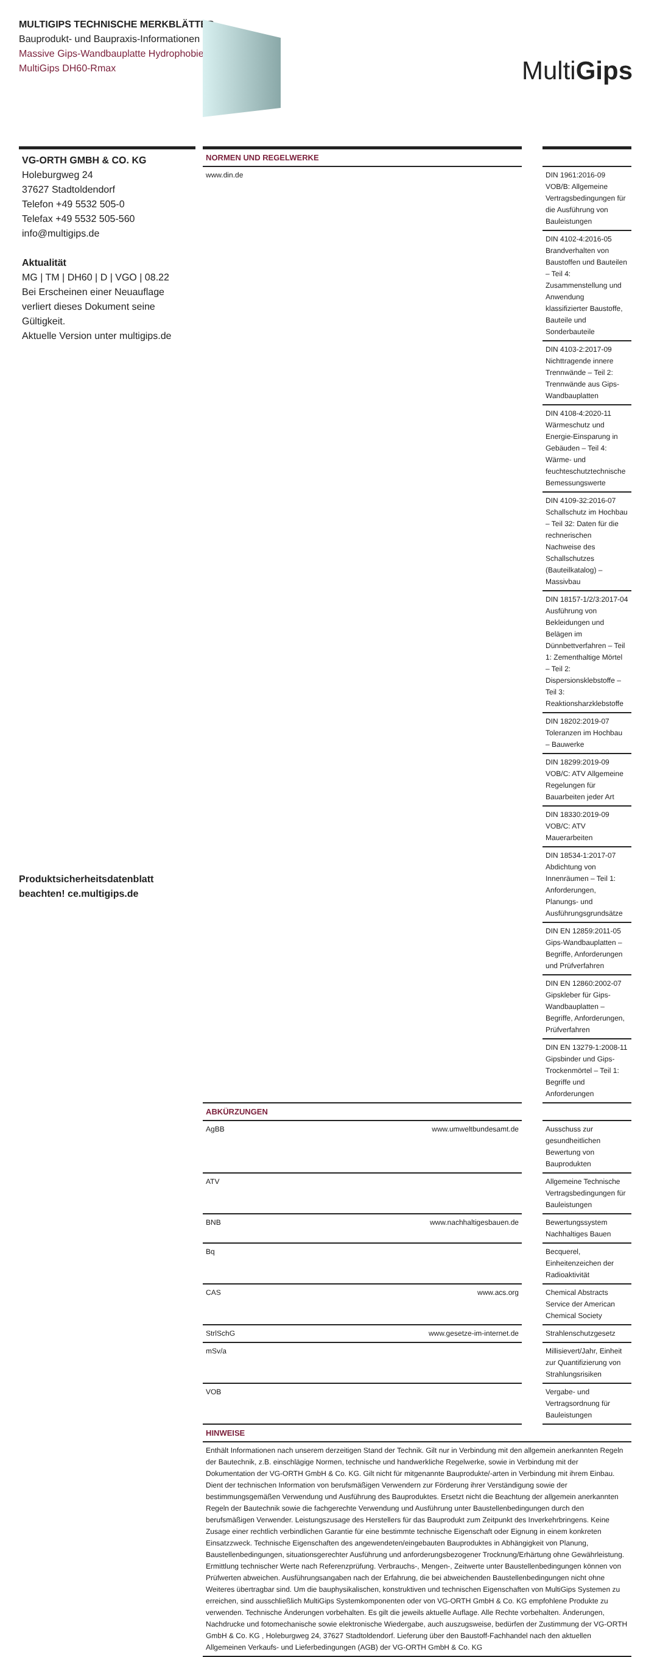MULTIGIPS TECHNISCHE MERKBLÄTTER
Bauprodukt- und Baupraxis-Informationen
Massive Gips-Wandbauplatte Hydrophobiert
MultiGips DH60-Rmax
MultiGips
VG-ORTH GMBH & CO. KG
Holeburgweg 24
37627 Stadtoldendorf
Telefon +49 5532 505-0
Telefax +49 5532 505-560
info@multigips.de
Aktualität
MG | TM | DH60 | D | VGO | 08.22
Bei Erscheinen einer Neuauflage verliert dieses Dokument seine Gültigkeit.
Aktuelle Version unter multigips.de
| NORMEN UND REGELWERKE | | | |
| www.din.de | | | DIN 1961:2016-09 VOB/B: Allgemeine Vertragsbedingungen für die Ausführung von Bauleistungen |
| | | | DIN 4102-4:2016-05 Brandverhalten von Baustoffen und Bauteilen – Teil 4: Zusammenstellung und Anwendung klassifizierter Baustoffe, Bauteile und Sonderbauteile |
| | | | DIN 4103-2:2017-09 Nichttragende innere Trennwände – Teil 2: Trennwände aus Gips-Wandbauplatten |
| | | | DIN 4108-4:2020-11 Wärmeschutz und Energie-Einsparung in Gebäuden – Teil 4: Wärme- und feuchteschutztechnische Bemessungswerte |
| | | | DIN 4109-32:2016-07 Schallschutz im Hochbau – Teil 32: Daten für die rechnerischen Nachweise des Schallschutzes (Bauteilkatalog) – Massivbau |
| | | | DIN 18157-1/2/3:2017-04 Ausführung von Bekleidungen und Belägen im Dünnbettverfahren – Teil 1: Zementhaltige Mörtel – Teil 2: Dispersionsklebstoffe – Teil 3: Reaktionsharzklebstoffe |
| | | | DIN 18202:2019-07 Toleranzen im Hochbau – Bauwerke |
| | | | DIN 18299:2019-09 VOB/C: ATV Allgemeine Regelungen für Bauarbeiten jeder Art |
| | | | DIN 18330:2019-09 VOB/C: ATV Mauerarbeiten |
| | | | DIN 18534-1:2017-07 Abdichtung von Innenräumen – Teil 1: Anforderungen, Planungs- und Ausführungsgrundsätze |
| | | | DIN EN 12859:2011-05 Gips-Wandbauplatten – Begriffe, Anforderungen und Prüfverfahren |
| | | | DIN EN 12860:2002-07 Gipskleber für Gips-Wandbauplatten – Begriffe, Anforderungen, Prüfverfahren |
| | | | DIN EN 13279-1:2008-11 Gipsbinder und Gips-Trockenmörtel – Teil 1: Begriffe und Anforderungen |
| ABKÜRZUNGEN | | | |
| AgBB | www.umweltbundesamt.de | | Ausschuss zur gesundheitlichen Bewertung von Bauprodukten |
| ATV | | | Allgemeine Technische Vertragsbedingungen für Bauleistungen |
| BNB | www.nachhaltigesbauen.de | | Bewertungssystem Nachhaltiges Bauen |
| Bq | | | Becquerel, Einheitenzeichen der Radioaktivität |
| CAS | www.acs.org | | Chemical Abstracts Service der American Chemical Society |
| StrlSchG | www.gesetze-im-internet.de | | Strahlenschutzgesetz |
| mSv/a | | | Millisievert/Jahr, Einheit zur Quantifizierung von Strahlungsrisiken |
| VOB | | | Vergabe- und Vertragsordnung für Bauleistungen |
| HINWEISE | | | |
| Enthält Informationen nach unserem derzeitigen Stand der Technik. Gilt nur in Verbindung mit den allgemein anerkannten Regeln der Bautechnik, z.B. einschlägige Normen, technische und handwerkliche Regelwerke, sowie in Verbindung mit der Dokumentation der VG-ORTH GmbH & Co. KG. Gilt nicht für mitgenannte Bauprodukte/-arten in Verbindung mit ihrem Einbau. Dient der technischen Information von berufsmäßigen Verwendern zur Förderung ihrer Verständigung sowie der bestimmungsgemäßen Verwendung und Ausführung des Bauproduktes. Ersetzt nicht die Beachtung der allgemein anerkannten Regeln der Bautechnik sowie die fachgerechte Verwendung und Ausführung unter Baustellenbedingungen durch den berufsmäßigen Verwender. Leistungszusage des Herstellers für das Bauprodukt zum Zeitpunkt des Inverkehrbringens. Keine Zusage einer rechtlich verbindlichen Garantie für eine bestimmte technische Eigenschaft oder Eignung in einem konkreten Einsatzzweck. Technische Eigenschaften des angewendeten/eingebauten Bauproduktes in Abhängigkeit von Planung, Baustellenbedingungen, situationsgerechter Ausführung und anforderungsbezogener Trocknung/Erhärtung ohne Gewährleistung. Ermittlung technischer Werte nach Referenzprüfung. Verbrauchs-, Mengen-, Zeitwerte unter Baustellenbedingungen können von Prüfwerten abweichen. Ausführungsangaben nach der Erfahrung, die bei abweichenden Baustellenbedingungen nicht ohne Weiteres übertragbar sind. Um die bauphysikalischen, konstruktiven und technischen Eigenschaften von MultiGips Systemen zu erreichen, sind ausschließlich MultiGips Systemkomponenten oder von VG-ORTH GmbH & Co. KG empfohlene Produkte zu verwenden. Technische Änderungen vorbehalten. Es gilt die jeweils aktuelle Auflage. Alle Rechte vorbehalten. Änderungen, Nachdrucke und fotomechanische sowie elektronische Wiedergabe, auch auszugsweise, bedürfen der Zustimmung der VG-ORTH GmbH & Co. KG , Holeburgweg 24, 37627 Stadtoldendorf. Lieferung über den Baustoff-Fachhandel nach den aktuellen Allgemeinen Verkaufs- und Lieferbedingungen (AGB) der VG-ORTH GmbH & Co. KG | | | |
Produktsicherheitsdatenblatt
beachten! ce.multigips.de